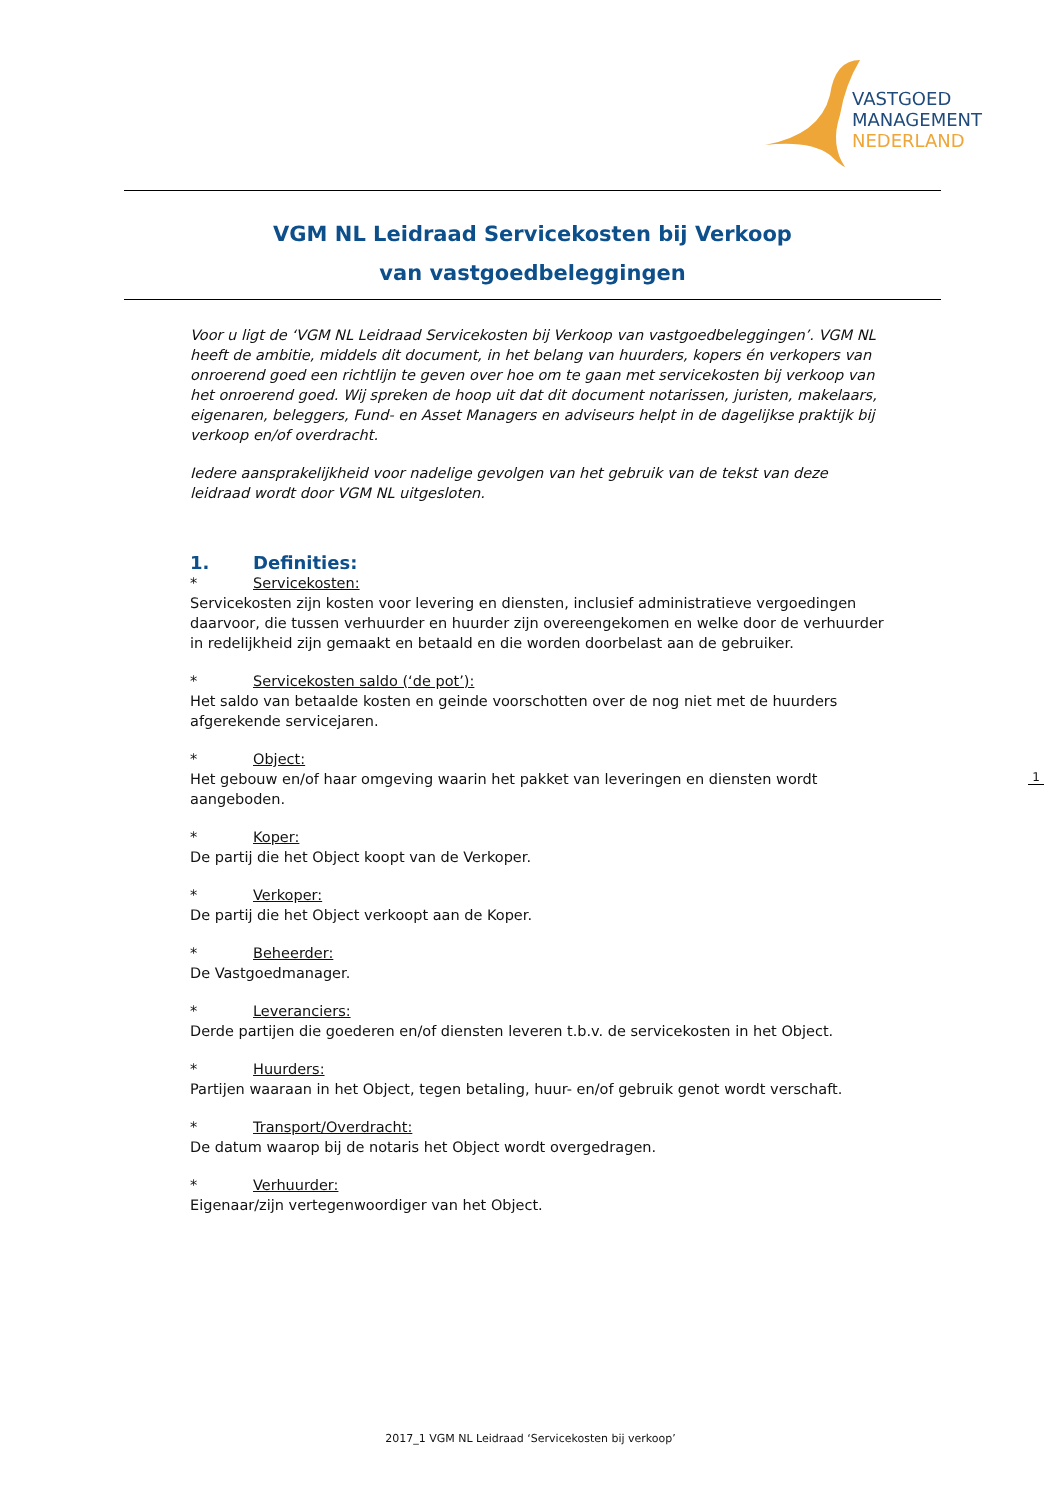VASTGOED
MANAGEMENT
NEDERLAND
VGM NL Leidraad Servicekosten bij Verkoop
van vastgoedbeleggingen
Voor u ligt de ‘VGM NL Leidraad Servicekosten bij Verkoop van vastgoedbeleggingen’. VGM NL heeft de ambitie, middels dit document, in het belang van huurders, kopers én verkopers van onroerend goed een richtlijn te geven over hoe om te gaan met servicekosten bij verkoop van het onroerend goed. Wij spreken de hoop uit dat dit document notarissen, juristen, makelaars, eigenaren, beleggers, Fund- en Asset Managers en adviseurs helpt in de dagelijkse praktijk bij verkoop en/of overdracht.
Iedere aansprakelijkheid voor nadelige gevolgen van het gebruik van de tekst van deze leidraad wordt door VGM NL uitgesloten.
1. Definities:
* Servicekosten:
Servicekosten zijn kosten voor levering en diensten, inclusief administratieve vergoedingen daarvoor, die tussen verhuurder en huurder zijn overeengekomen en welke door de verhuurder in redelijkheid zijn gemaakt en betaald en die worden doorbelast aan de gebruiker.
* Servicekosten saldo (‘de pot’):
Het saldo van betaalde kosten en geinde voorschotten over de nog niet met de huurders afgerekende servicejaren.
* Object:
Het gebouw en/of haar omgeving waarin het pakket van leveringen en diensten wordt aangeboden.
* Koper:
De partij die het Object koopt van de Verkoper.
* Verkoper:
De partij die het Object verkoopt aan de Koper.
* Beheerder:
De Vastgoedmanager.
* Leveranciers:
Derde partijen die goederen en/of diensten leveren t.b.v. de servicekosten in het Object.
* Huurders:
Partijen waaraan in het Object, tegen betaling, huur- en/of gebruik genot wordt verschaft.
* Transport/Overdracht:
De datum waarop bij de notaris het Object wordt overgedragen.
* Verhuurder:
Eigenaar/zijn vertegenwoordiger van het Object.
1
2017_1 VGM NL Leidraad ‘Servicekosten bij verkoop’